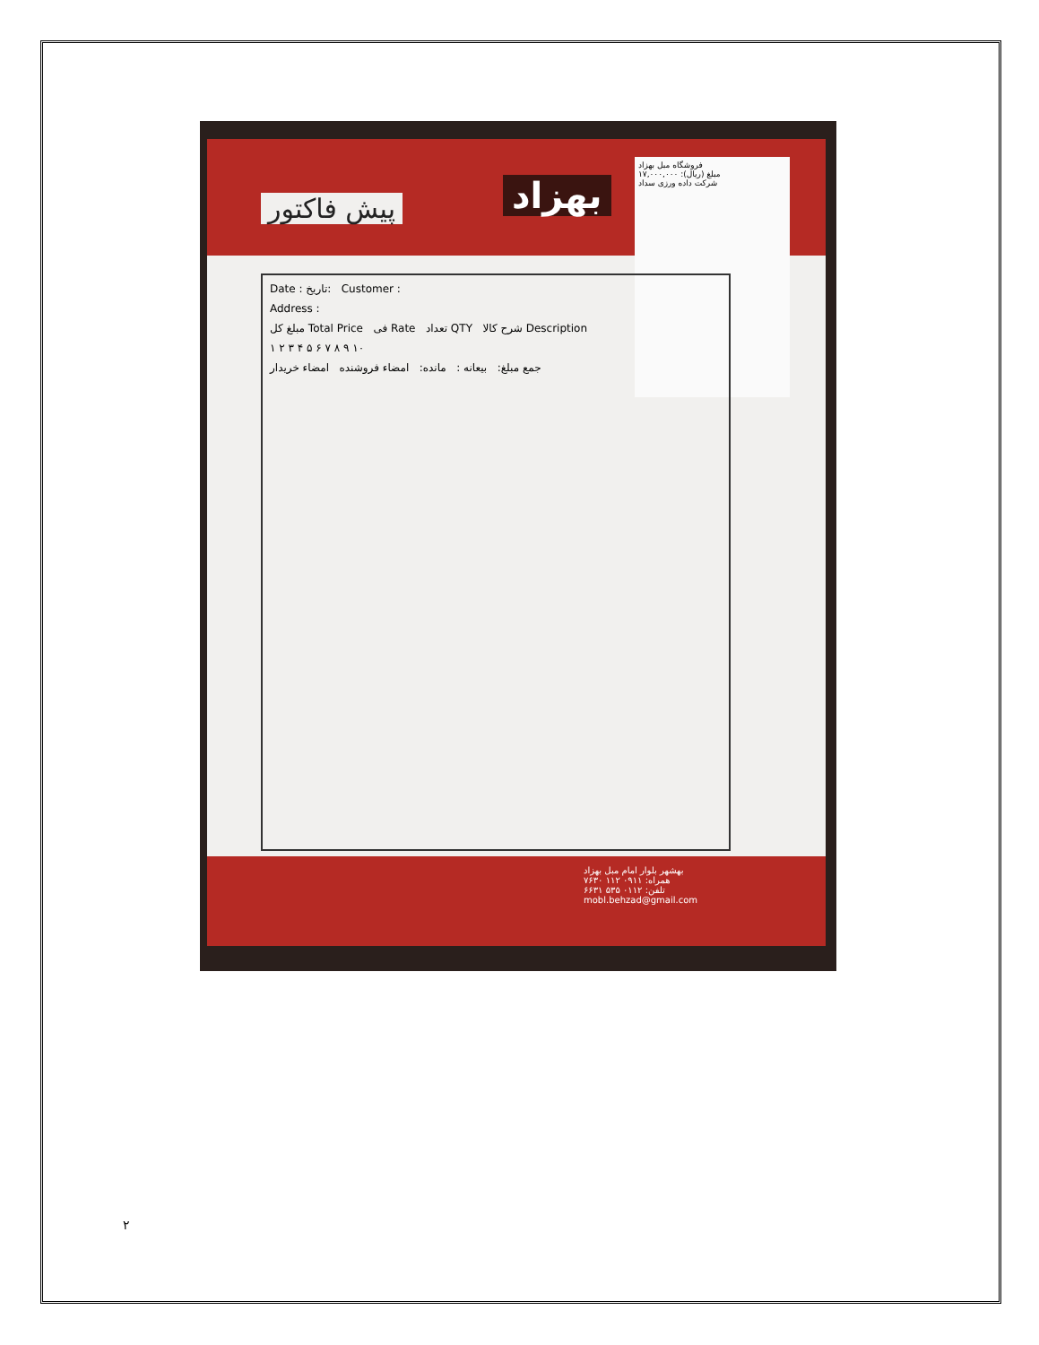بهزاد
پیش فاکتور
فروشگاه مبل بهزاد
مبلغ (ریال): ۱۷,۰۰۰,۰۰۰
شرکت داده ورزی سداد
Date : تاریخ: Customer :
Address :
مبلغ کل Total Price فی Rate تعداد QTY شرح کالا Description
۱ ۲ ۳ ۴ ۵ ۶ ۷ ۸ ۹ ۱۰
جمع مبلغ: بیعانه : مانده: امضاء فروشنده امضاء خریدار
بهشهر بلوار امام مبل بهزاد
همراه: ۰۹۱۱ ۱۱۲ ۷۶۳۰
تلفن: ۰۱۱۲ ۵۳۵ ۶۶۳۱
mobl.behzad@gmail.com
۲